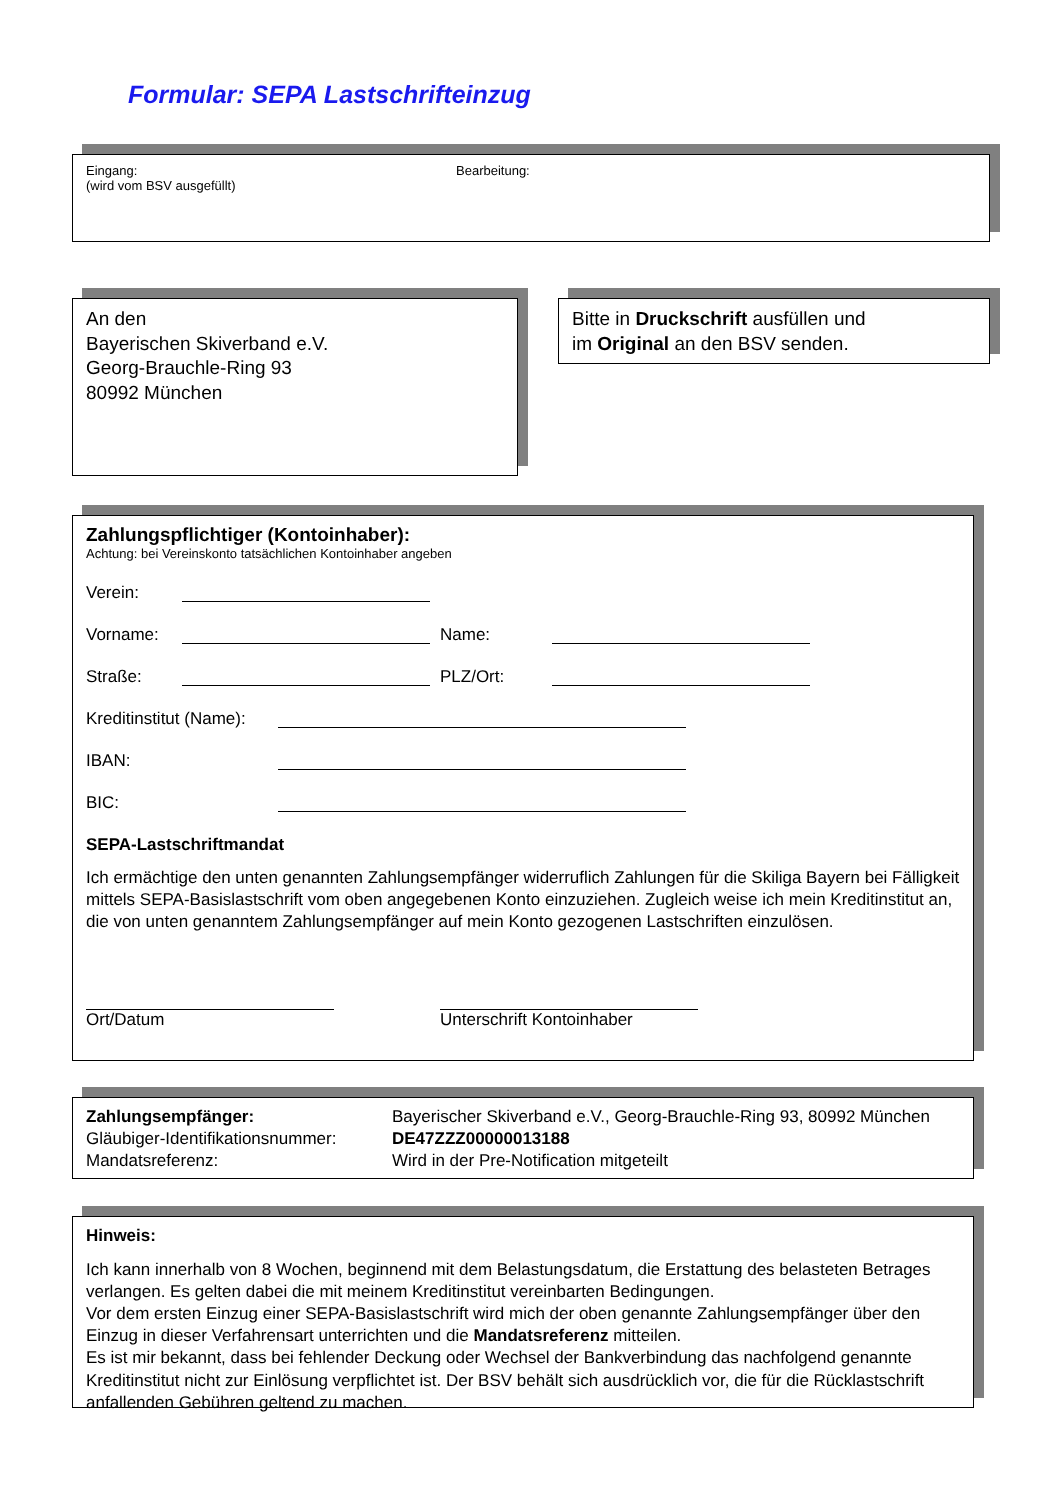Formular: SEPA Lastschrifteinzug
Eingang:
(wird vom BSV ausgefüllt)
Bearbeitung:
An den
Bayerischen Skiverband e.V.
Georg-Brauchle-Ring 93
80992 München
Bitte in Druckschrift ausfüllen und
im Original an den BSV senden.
Zahlungspflichtiger (Kontoinhaber):
Achtung: bei Vereinskonto tatsächlichen Kontoinhaber angeben
Verein:
Vorname: Name:
Straße: PLZ/Ort:
Kreditinstitut (Name):
IBAN:
BIC:
SEPA-Lastschriftmandat
Ich ermächtige den unten genannten Zahlungsempfänger widerruflich Zahlungen für die Skiliga Bayern bei Fälligkeit mittels SEPA-Basislastschrift vom oben angegebenen Konto einzuziehen. Zugleich weise ich mein Kreditinstitut an, die von unten genanntem Zahlungsempfänger auf mein Konto gezogenen Lastschriften einzulösen.
Ort/Datum Unterschrift Kontoinhaber
Zahlungsempfänger:
Gläubiger-Identifikationsnummer:
Mandatsreferenz:
Bayerischer Skiverband e.V., Georg-Brauchle-Ring 93, 80992 München
DE47ZZZ00000013188
Wird in der Pre-Notification mitgeteilt
Hinweis:
Ich kann innerhalb von 8 Wochen, beginnend mit dem Belastungsdatum, die Erstattung des belasteten Betrages verlangen. Es gelten dabei die mit meinem Kreditinstitut vereinbarten Bedingungen.
Vor dem ersten Einzug einer SEPA-Basislastschrift wird mich der oben genannte Zahlungsempfänger über den Einzug in dieser Verfahrensart unterrichten und die Mandatsreferenz mitteilen.
Es ist mir bekannt, dass bei fehlender Deckung oder Wechsel der Bankverbindung das nachfolgend genannte Kreditinstitut nicht zur Einlösung verpflichtet ist. Der BSV behält sich ausdrücklich vor, die für die Rücklastschrift anfallenden Gebühren geltend zu machen.